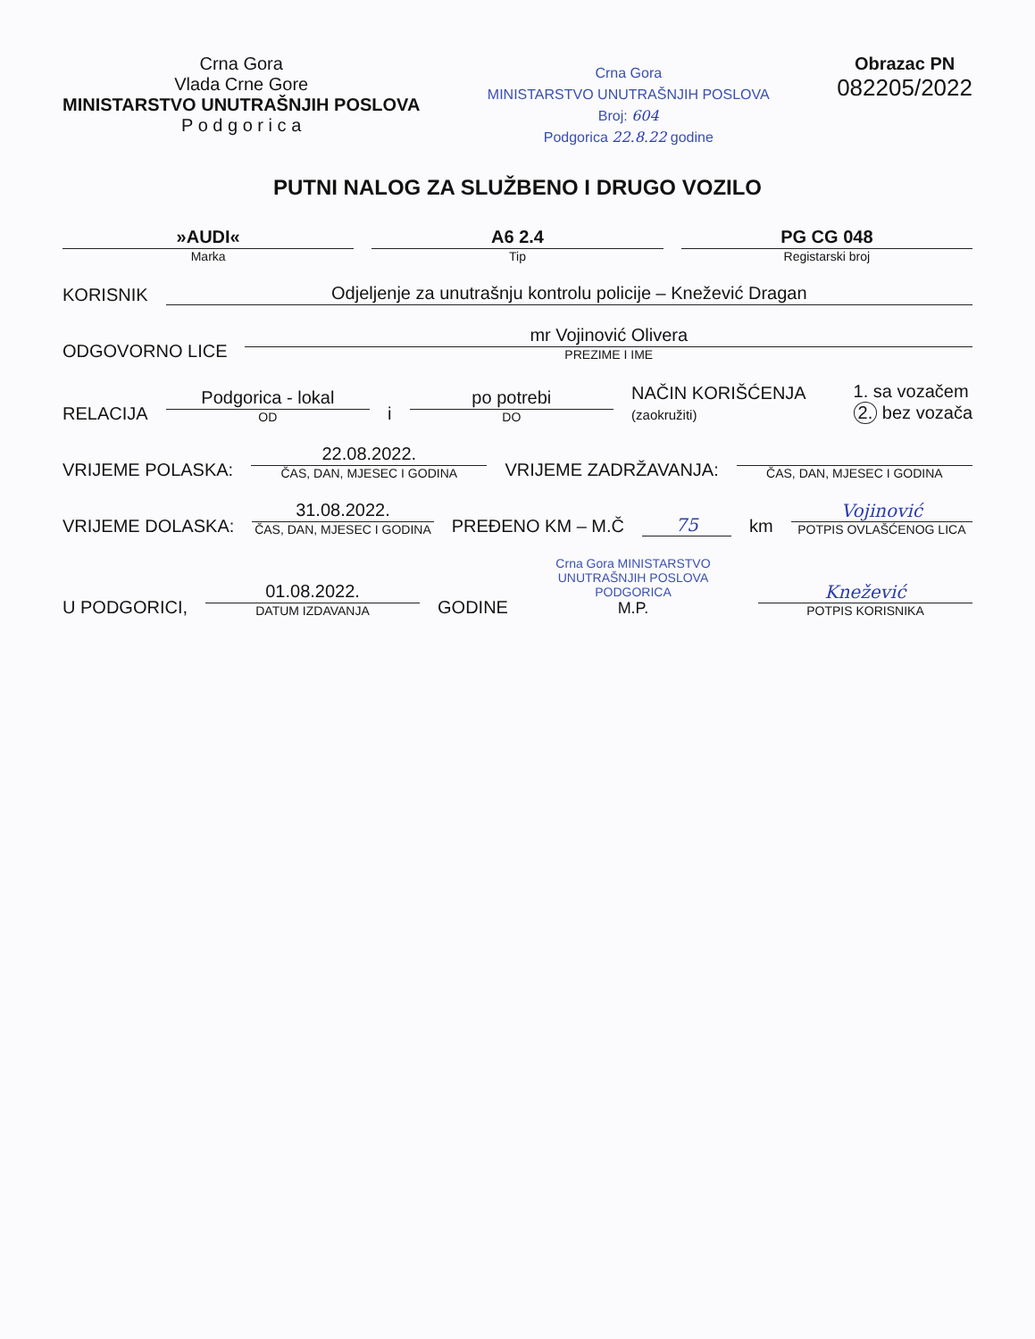Crna Gora
Vlada Crne Gore
MINISTARSTVO UNUTRAŠNJIH POSLOVA
P o d g o r i c a
Crna Gora
MINISTARSTVO UNUTRAŠNJIH POSLOVA
Broj: 604
Podgorica 22.8.22 godine
Obrazac PN
082205/2022
PUTNI NALOG ZA SLUŽBENO I DRUGO VOZILO
»AUDI«
Marka
A6 2.4
Tip
PG CG 048
Registarski broj
KORISNIK
Odjeljenje za unutrašnju kontrolu policije – Knežević Dragan
ODGOVORNO LICE
mr Vojinović Olivera
PREZIME I IME
RELACIJA
Podgorica - lokal
OD
i
po potrebi
DO
NAČIN KORIŠĆENJA
(zaokružiti)
1. sa vozačem
2. bez vozača
VRIJEME POLASKA:
22.08.2022.
ČAS, DAN, MJESEC I GODINA
VRIJEME ZADRŽAVANJA:
ČAS, DAN, MJESEC I GODINA
VRIJEME DOLASKA:
31.08.2022.
ČAS, DAN, MJESEC I GODINA
PREĐENO KM – M.Č
75
km
Vojinović
POTPIS OVLAŠĆENOG LICA
U PODGORICI,
01.08.2022.
DATUM IZDAVANJA
GODINE
Crna Gora MINISTARSTVO UNUTRAŠNJIH POSLOVA PODGORICA
M.P.
Knežević
POTPIS KORISNIKA